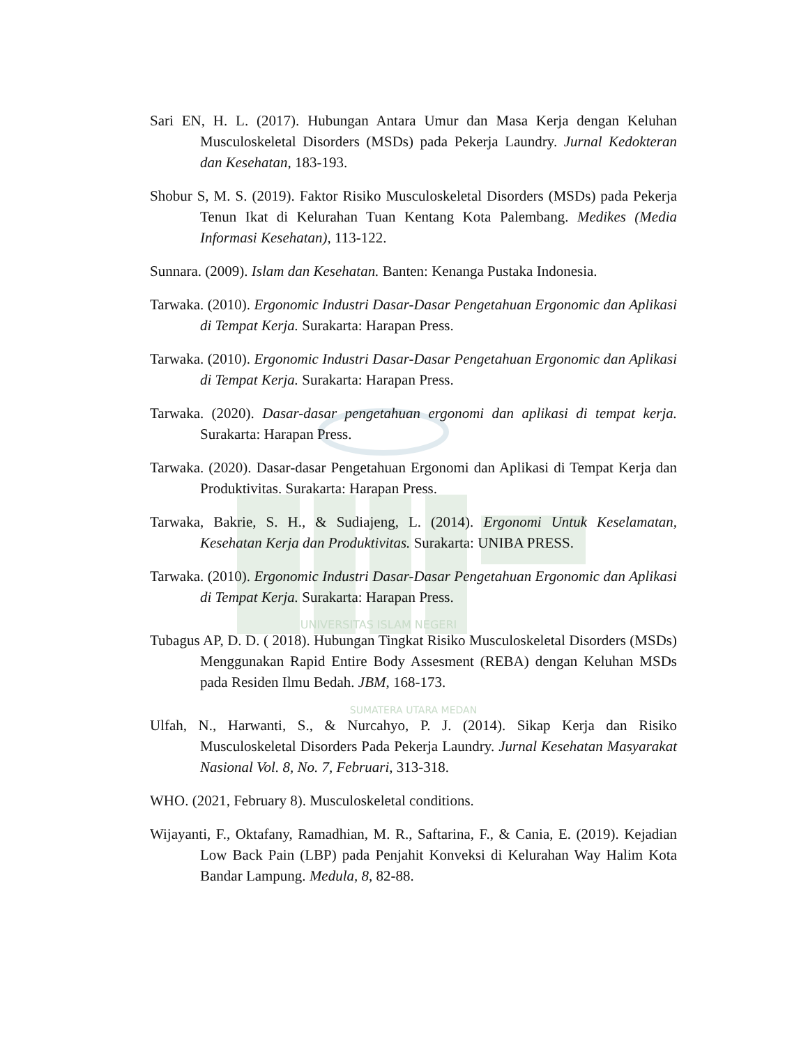Sari EN, H. L. (2017). Hubungan Antara Umur dan Masa Kerja dengan Keluhan Musculoskeletal Disorders (MSDs) pada Pekerja Laundry. Jurnal Kedokteran dan Kesehatan, 183-193.
Shobur S, M. S. (2019). Faktor Risiko Musculoskeletal Disorders (MSDs) pada Pekerja Tenun Ikat di Kelurahan Tuan Kentang Kota Palembang. Medikes (Media Informasi Kesehatan), 113-122.
Sunnara. (2009). Islam dan Kesehatan. Banten: Kenanga Pustaka Indonesia.
Tarwaka. (2010). Ergonomic Industri Dasar-Dasar Pengetahuan Ergonomic dan Aplikasi di Tempat Kerja. Surakarta: Harapan Press.
Tarwaka. (2010). Ergonomic Industri Dasar-Dasar Pengetahuan Ergonomic dan Aplikasi di Tempat Kerja. Surakarta: Harapan Press.
Tarwaka. (2020). Dasar-dasar pengetahuan ergonomi dan aplikasi di tempat kerja. Surakarta: Harapan Press.
Tarwaka. (2020). Dasar-dasar Pengetahuan Ergonomi dan Aplikasi di Tempat Kerja dan Produktivitas. Surakarta: Harapan Press.
Tarwaka, Bakrie, S. H., & Sudiajeng, L. (2014). Ergonomi Untuk Keselamatan, Kesehatan Kerja dan Produktivitas. Surakarta: UNIBA PRESS.
Tarwaka. (2010). Ergonomic Industri Dasar-Dasar Pengetahuan Ergonomic dan Aplikasi di Tempat Kerja. Surakarta: Harapan Press.
UNIVERSITAS ISLAM NEGERI
Tubagus AP, D. D. ( 2018). Hubungan Tingkat Risiko Musculoskeletal Disorders (MSDs) Menggunakan Rapid Entire Body Assesment (REBA) dengan Keluhan MSDs pada Residen Ilmu Bedah. JBM, 168-173.
SUMATERA UTARA MEDAN
Ulfah, N., Harwanti, S., & Nurcahyo, P. J. (2014). Sikap Kerja dan Risiko Musculoskeletal Disorders Pada Pekerja Laundry. Jurnal Kesehatan Masyarakat Nasional Vol. 8, No. 7, Februari, 313-318.
WHO. (2021, February 8). Musculoskeletal conditions.
Wijayanti, F., Oktafany, Ramadhian, M. R., Saftarina, F., & Cania, E. (2019). Kejadian Low Back Pain (LBP) pada Penjahit Konveksi di Kelurahan Way Halim Kota Bandar Lampung. Medula, 8, 82-88.